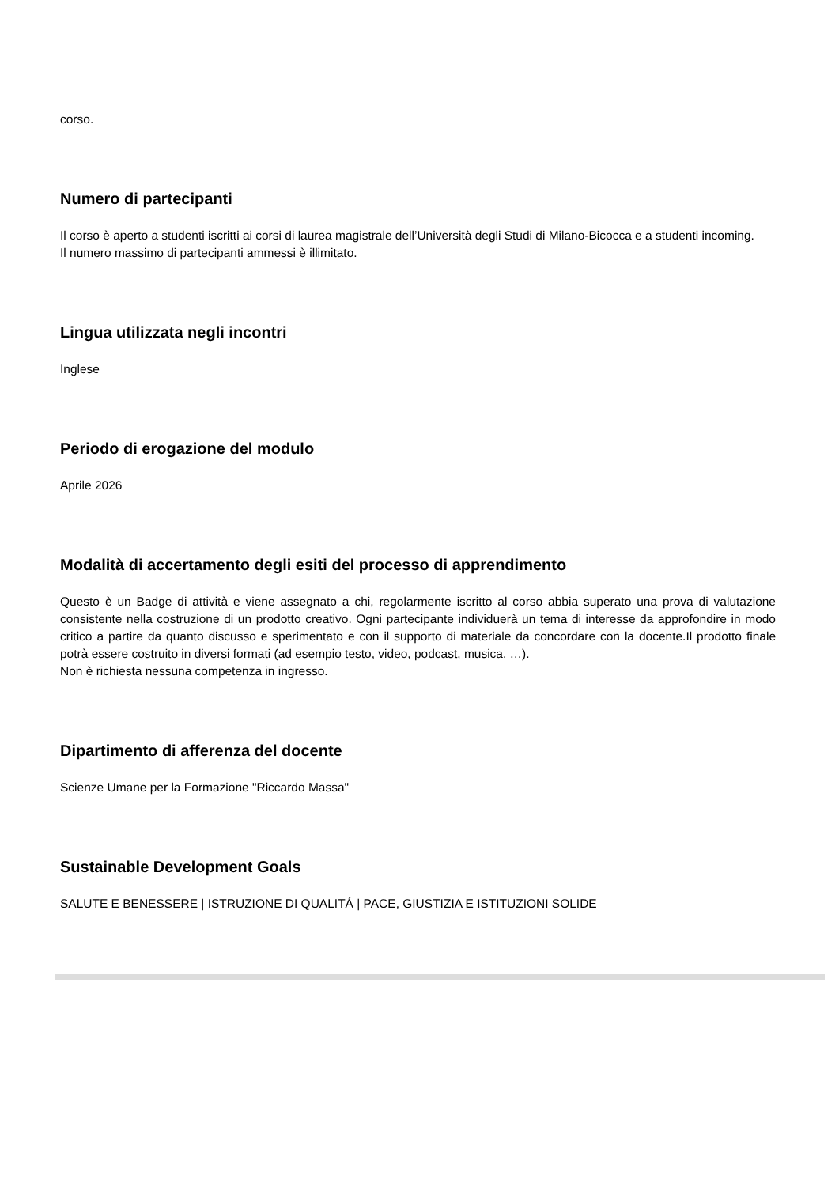corso.
Numero di partecipanti
Il corso è aperto a studenti iscritti ai corsi di laurea magistrale dell’Università degli Studi di Milano-Bicocca e a studenti incoming.
Il numero massimo di partecipanti ammessi è illimitato.
Lingua utilizzata negli incontri
Inglese
Periodo di erogazione del modulo
Aprile 2026
Modalità di accertamento degli esiti del processo di apprendimento
Questo è un Badge di attività e viene assegnato a chi, regolarmente iscritto al corso abbia superato una prova di valutazione consistente nella costruzione di un prodotto creativo. Ogni partecipante individuerà un tema di interesse da approfondire in modo critico a partire da quanto discusso e sperimentato e con il supporto di materiale da concordare con la docente.Il prodotto finale potrà essere costruito in diversi formati (ad esempio testo, video, podcast, musica, …).
Non è richiesta nessuna competenza in ingresso.
Dipartimento di afferenza del docente
Scienze Umane per la Formazione "Riccardo Massa"
Sustainable Development Goals
SALUTE E BENESSERE | ISTRUZIONE DI QUALITÁ | PACE, GIUSTIZIA E ISTITUZIONI SOLIDE